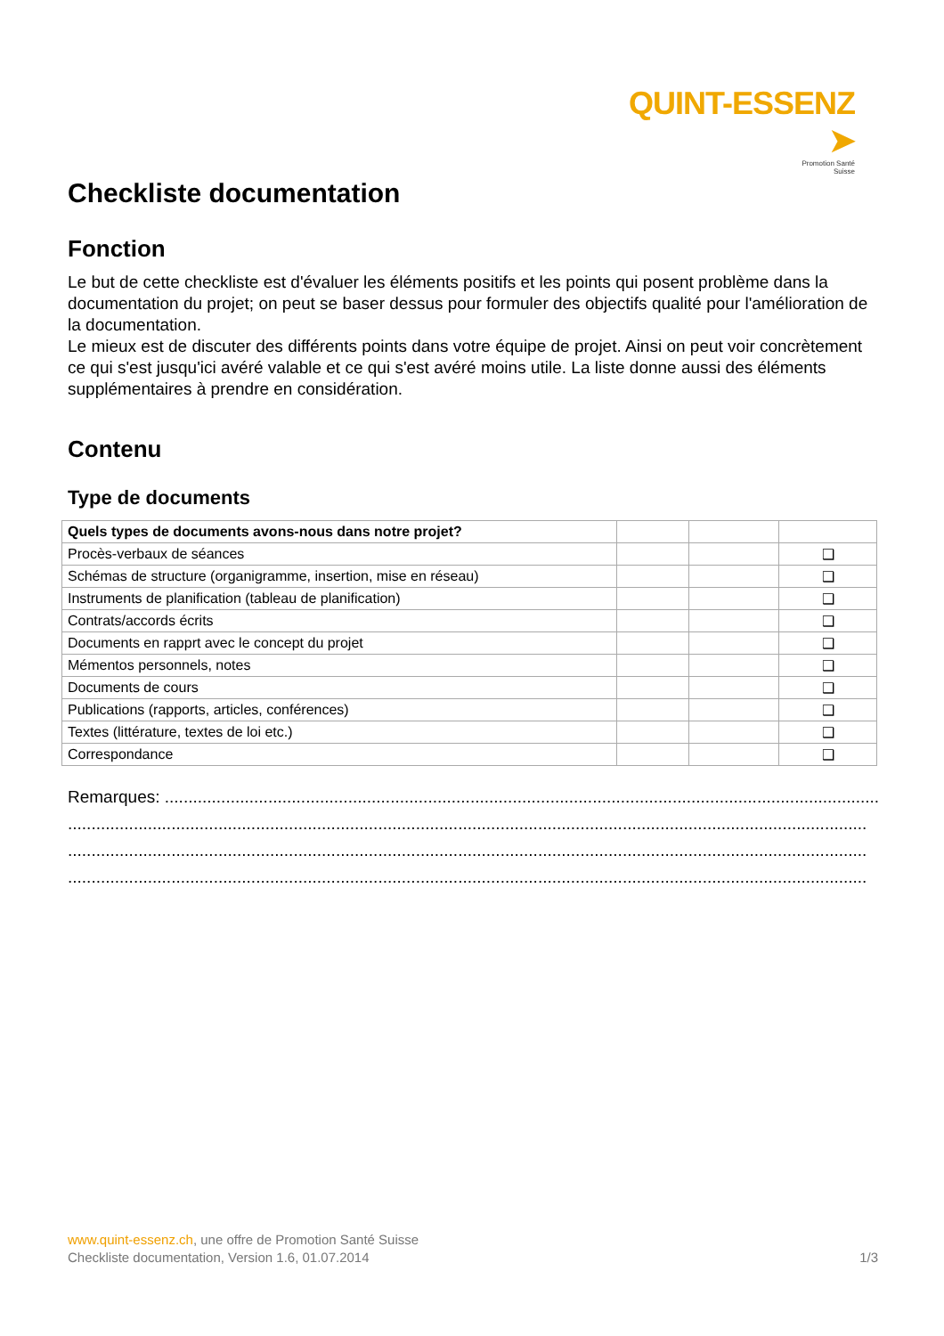QUINT-ESSENZ ➤
Promotion Santé
Suisse
Checkliste documentation
Fonction
Le but de cette checkliste est d'évaluer les éléments positifs et les points qui posent problème dans la documentation du projet; on peut se baser dessus pour formuler des objectifs qualité pour l'amélioration de la documentation.
Le mieux est de discuter des différents points dans votre équipe de projet. Ainsi on peut voir concrètement ce qui s'est jusqu'ici avéré valable et ce qui s'est avéré moins utile. La liste donne aussi des éléments supplémentaires à prendre en considération.
Contenu
Type de documents
| Quels types de documents avons-nous dans notre projet? | | | |
| Procès-verbaux de séances | | | ❑ |
| Schémas de structure (organigramme, insertion, mise en réseau) | | | ❑ |
| Instruments de planification (tableau de planification) | | | ❑ |
| Contrats/accords écrits | | | ❑ |
| Documents en rapprt avec le concept du projet | | | ❑ |
| Mémentos personnels, notes | | | ❑ |
| Documents de cours | | | ❑ |
| Publications (rapports, articles, conférences) | | | ❑ |
| Textes (littérature, textes de loi etc.) | | | ❑ |
| Correspondance | | | ❑ |
Remarques: ............................................................................................................................................................
..........................................................................................................................................................................
..........................................................................................................................................................................
..........................................................................................................................................................................
www.quint-essenz.ch, une offre de Promotion Santé Suisse
Checkliste documentation, Version 1.6, 01.07.2014 1/3